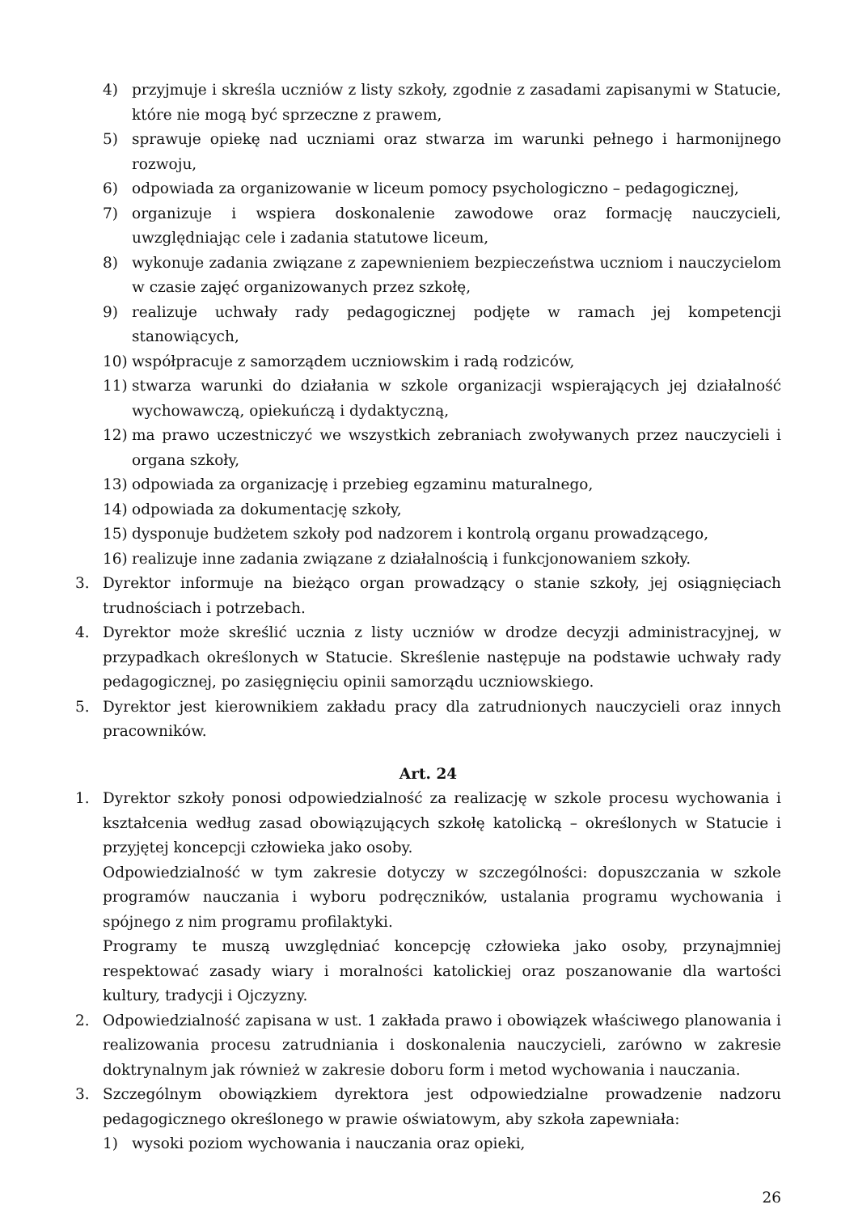4) przyjmuje i skreśla uczniów z listy szkoły, zgodnie z zasadami zapisanymi w Statucie, które nie mogą być sprzeczne z prawem,
5) sprawuje opiekę nad uczniami oraz stwarza im warunki pełnego i harmonijnego rozwoju,
6) odpowiada za organizowanie w liceum pomocy psychologiczno – pedagogicznej,
7) organizuje i wspiera doskonalenie zawodowe oraz formację nauczycieli, uwzględniając cele i zadania statutowe liceum,
8) wykonuje zadania związane z zapewnieniem bezpieczeństwa uczniom i nauczycielom w czasie zajęć organizowanych przez szkołę,
9) realizuje uchwały rady pedagogicznej podjęte w ramach jej kompetencji stanowiących,
10) współpracuje z samorządem uczniowskim i radą rodziców,
11) stwarza warunki do działania w szkole organizacji wspierających jej działalność wychowawczą, opiekuńczą i dydaktyczną,
12) ma prawo uczestniczyć we wszystkich zebraniach zwoływanych przez nauczycieli i organa szkoły,
13) odpowiada za organizację i przebieg egzaminu maturalnego,
14) odpowiada za dokumentację szkoły,
15) dysponuje budżetem szkoły pod nadzorem i kontrolą organu prowadzącego,
16) realizuje inne zadania związane z działalnością i funkcjonowaniem szkoły.
3. Dyrektor informuje na bieżąco organ prowadzący o stanie szkoły, jej osiągnięciach trudnościach i potrzebach.
4. Dyrektor może skreślić ucznia z listy uczniów w drodze decyzji administracyjnej, w przypadkach określonych w Statucie. Skreślenie następuje na podstawie uchwały rady pedagogicznej, po zasięgnięciu opinii samorządu uczniowskiego.
5. Dyrektor jest kierownikiem zakładu pracy dla zatrudnionych nauczycieli oraz innych pracowników.
Art. 24
1. Dyrektor szkoły ponosi odpowiedzialność za realizację w szkole procesu wychowania i kształcenia według zasad obowiązujących szkołę katolicką – określonych w Statucie i przyjętej koncepcji człowieka jako osoby.
Odpowiedzialność w tym zakresie dotyczy w szczególności: dopuszczania w szkole programów nauczania i wyboru podręczników, ustalania programu wychowania i spójnego z nim programu profilaktyki.
Programy te muszą uwzględniać koncepcję człowieka jako osoby, przynajmniej respektować zasady wiary i moralności katolickiej oraz poszanowanie dla wartości kultury, tradycji i Ojczyzny.
2. Odpowiedzialność zapisana w ust. 1 zakłada prawo i obowiązek właściwego planowania i realizowania procesu zatrudniania i doskonalenia nauczycieli, zarówno w zakresie doktrynalnym jak również w zakresie doboru form i metod wychowania i nauczania.
3. Szczególnym obowiązkiem dyrektora jest odpowiedzialne prowadzenie nadzoru pedagogicznego określonego w prawie oświatowym, aby szkoła zapewniała:
1) wysoki poziom wychowania i nauczania oraz opieki,
26